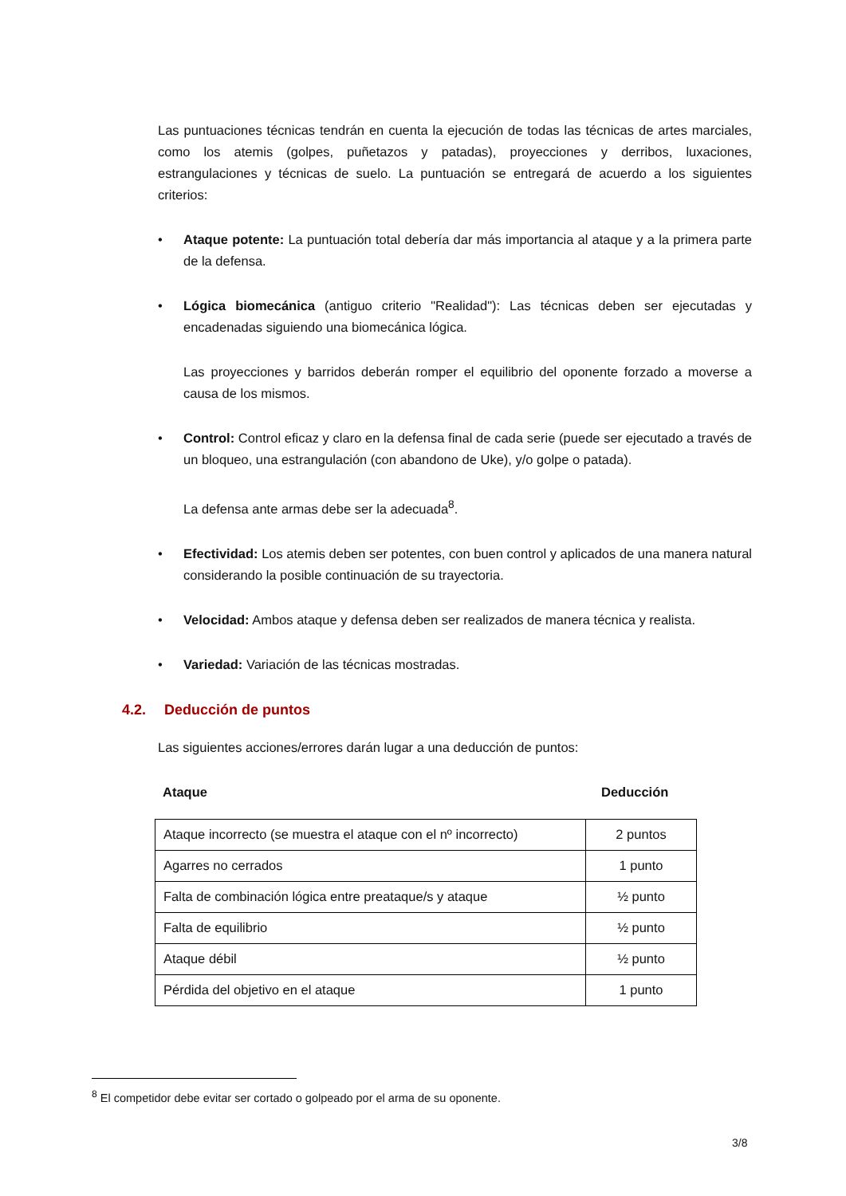Las puntuaciones técnicas tendrán en cuenta la ejecución de todas las técnicas de artes marciales, como los atemis (golpes, puñetazos y patadas), proyecciones y derribos, luxaciones, estrangulaciones y técnicas de suelo. La puntuación se entregará de acuerdo a los siguientes criterios:
• Ataque potente: La puntuación total debería dar más importancia al ataque y a la primera parte de la defensa.
• Lógica biomecánica (antiguo criterio "Realidad"): Las técnicas deben ser ejecutadas y encadenadas siguiendo una biomecánica lógica.
Las proyecciones y barridos deberán romper el equilibrio del oponente forzado a moverse a causa de los mismos.
• Control: Control eficaz y claro en la defensa final de cada serie (puede ser ejecutado a través de un bloqueo, una estrangulación (con abandono de Uke), y/o golpe o patada).
La defensa ante armas debe ser la adecuada<sup>8</sup>.
• Efectividad: Los atemis deben ser potentes, con buen control y aplicados de una manera natural considerando la posible continuación de su trayectoria.
• Velocidad: Ambos ataque y defensa deben ser realizados de manera técnica y realista.
• Variedad: Variación de las técnicas mostradas.
4.2. Deducción de puntos
Las siguientes acciones/errores darán lugar a una deducción de puntos:
Ataque Deducción
| Ataque incorrecto (se muestra el ataque con el nº incorrecto) | 2 puntos |
| Agarres no cerrados | 1 punto |
| Falta de combinación lógica entre preataque/s y ataque | ½ punto |
| Falta de equilibrio | ½ punto |
| Ataque débil | ½ punto |
| Pérdida del objetivo en el ataque | 1 punto |
<sup>8</sup> El competidor debe evitar ser cortado o golpeado por el arma de su oponente.
3/8